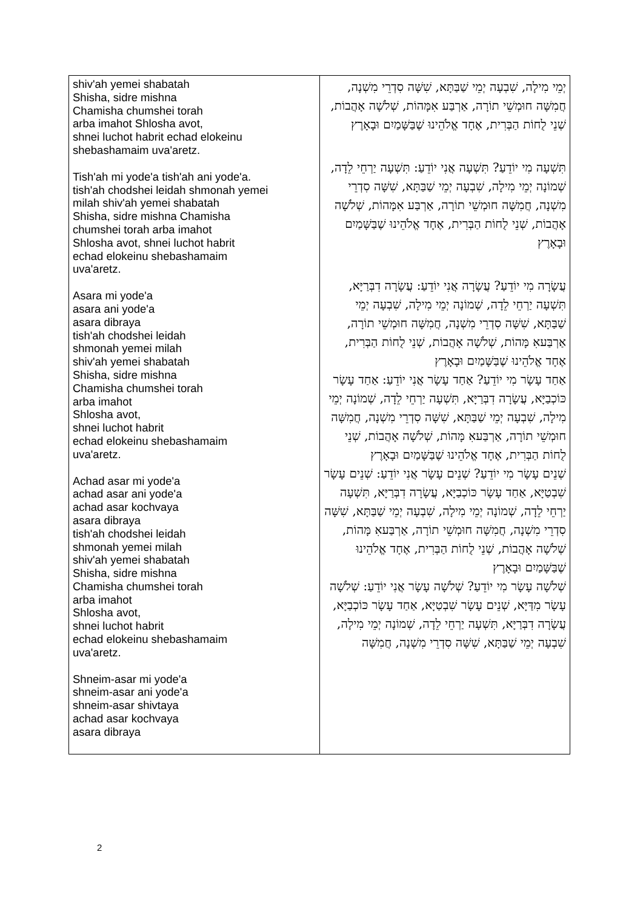| shiv'ah yemei shabatah Shisha, sidre mishna Chamisha chumshei torah arba imahot Shlosha avot, shnei luchot habrit echad elokeinu shebashamaim uva'aretz. Tish'ah mi yode'a tish'ah ani yode'a. tish'ah chodshei leidah shmonah yemei milah shiv'ah yemei shabatah Shisha, sidre mishna Chamisha chumshei torah arba imahot Shlosha avot, shnei luchot habrit echad elokeinu shebashamaim uva'aretz. Asara mi yode'a asara ani yode'a asara dibraya tish'ah chodshei leidah shmonah yemei milah shiv'ah yemei shabatah Shisha, sidre mishna Chamisha chumshei torah arba imahot Shlosha avot, shnei luchot habrit echad elokeinu shebashamaim uva'aretz. Achad asar mi yode'a achad asar ani yode'a achad asar kochvaya asara dibraya tish'ah chodshei leidah shmonah yemei milah shiv'ah yemei shabatah Shisha, sidre mishna Chamisha chumshei torah arba imahot Shlosha avot, shnei luchot habrit echad elokeinu shebashamaim uva'aretz. Shneim-asar mi yode'a shneim-asar ani yode'a shneim-asar shivtaya achad asar kochvaya asara dibraya | יְמֵי מִילָה, שִׁבְעָה יְמֵי שַׁבַּתָּא, שִׁשָּׁה סִדְרֵי מִשְׁנָה, חֲמִשָּׁה חוּמְשֵׁי תוֹרָה, אַרְבַּע אִמָּהוֹת, שְׁלֹשָׁה אָהֲבוֹת, שְׁנֵי לֻחוֹת הַבְּרִית, אֶחָד אֱלֹהֵינוּ שֶׁבַּשָּׁמַיִם וּבָאָרֶץ תִּשְׁעָה מִי יוֹדֵעַ? תִּשְׁעָה אֲנִי יוֹדֵעַ: תִּשְׁעָה יַרְחֵי לֵדָה, שְׁמוֹנָה יְמֵי מִילָה, שִׁבְעָה יְמֵי שַׁבַּתָּא, שִׁשָּׁה סִדְרֵי מִשְׁנָה, חֲמִשָּׁה חוּמְשֵׁי תוֹרָה, אַרְבַּע אִמָּהוֹת, שְׁלֹשָׁה אָהֲבוֹת, שְׁנֵי לֻחוֹת הַבְּרִית, אֶחָד אֱלֹהֵינוּ שֶׁבַּשָּׁמַיִם וּבָאָרֶץ עֲשָׂרָה מִי יוֹדֵעַ? עֲשָׂרָה אֲנִי יוֹדֵעַ: עֲשָׂרָה דִבְּרַיָּא, תִּשְׁעָה יַרְחֵי לֵדָה, שְׁמוֹנָה יְמֵי מִילָה, שִׁבְעָה יְמֵי שַׁבַּתָּא, שִׁשָּׁה סִדְרֵי מִשְׁנָה, חֲמִשָּׁה חוּמְשֵׁי תוֹרָה, אַרְבַּעאִ מָּהוֹת, שְׁלֹשָׁה אָהֲבוֹת, שְׁנֵי לֻחוֹת הַבְּרִית, אֶחָד אֱלֹהֵינוּ שֶׁבַּשָּׁמַיִם וּבָאָרֶץ אַחַד עָשָׂר מִי יוֹדֵעַ? אַחַד עָשָׂר אֲנִי יוֹדֵעַ: אַחַד עָשָׂר כּוֹכְבַיָּא, עֲשָׂרָה דִבְּרַיָּא, תִּשְׁעָה יַרְחֵי לֵדָה, שְׁמוֹנָה יְמֵי מִילָה, שִׁבְעָה יְמֵי שַׁבַּתָּא, שִׁשָּׁה סִדְרֵי מִשְׁנָה, חֲמִשָּׁה חוּמְשֵׁי תוֹרָה, אַרְבַּעאִ מָּהוֹת, שְׁלֹשָׁה אָהֲבוֹת, שְׁנֵי לֻחוֹת הַבְּרִית, אֶחָד אֱלֹהֵינוּ שֶׁבַּשָּׁמַיִם וּבָאָרֶץ שְׁנֵים עָשָׂר מִי יוֹדֵעַ? שְׁנֵים עָשָׂר אֲנִי יוֹדֵעַ: שְׁנֵים עָשָׂר שִׁבְטַיָּא, אַחַד עָשָׂר כּוֹכְבַיָּא, עֲשָׂרָה דִבְּרַיָּא, תִּשְׁעָה יַרְחֵי לֵדָה, שְׁמוֹנָה יְמֵי מִילָה, שִׁבְעָה יְמֵי שַׁבַּתָּא, שִׁשָּׁה סִדְרֵי מִשְׁנָה, חֲמִשָּׁה חוּמְשֵׁי תוֹרָה, אַרְבַּעאִ מָּהוֹת, שְׁלֹשָׁה אָהֲבוֹת, שְׁנֵי לֻחוֹת הַבְּרִית, אֶחָד אֱלֹהֵינוּ שֶׁבַּשָּׁמַיִם וּבָאָרֶץ שְׁלֹשָׁה עָשָׂר מִי יוֹדֵעַ? שְׁלֹשָׁה עָשָׂר אֲנִי יוֹדֵעַ: שְׁלֹשָׁה עָשָׂר מִדַּיָּא, שְׁנֵים עָשָׂר שִׁבְטַיָּא, אַחַד עָשָׂר כּוֹכְבַיָּא, עֲשָׂרָה דִבְּרַיָּא, תִּשְׁעָה יַרְחֵי לֵדָה, שְׁמוֹנָה יְמֵי מִילָה, שִׁבְעָה יְמֵי שַׁבַּתָּא, שִׁשָּׁה סִדְרֵי מִשְׁנָה, חֲמִשָּׁה |
2